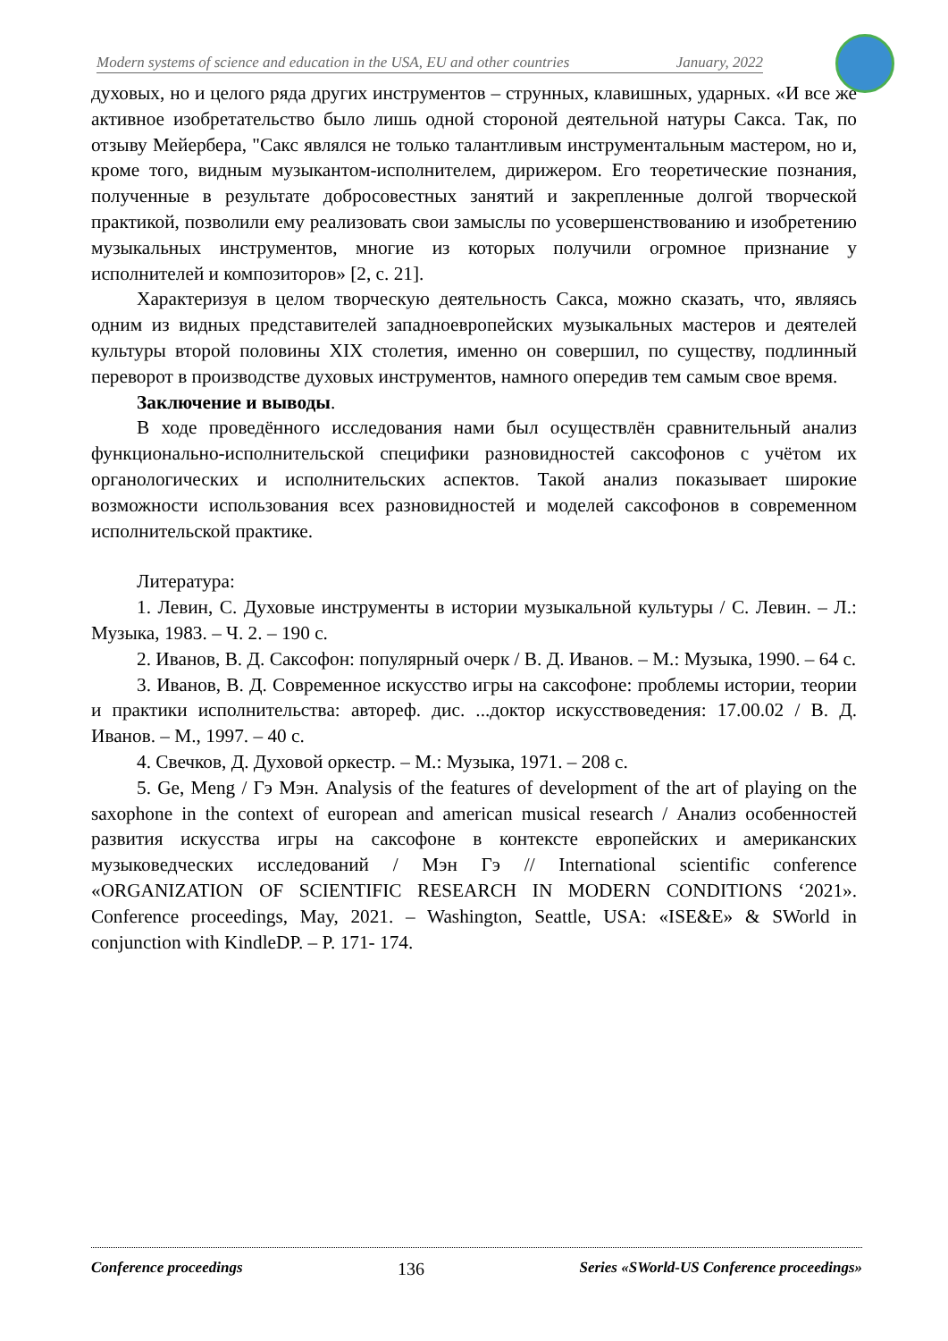Modern systems of science and education in the USA, EU and other countries January, 2022
духовых, но и целого ряда других инструментов – струнных, клавишных, ударных. «И все же активное изобретательство было лишь одной стороной деятельной натуры Сакса. Так, по отзыву Мейербера, "Сакс являлся не только талантливым инструментальным мастером, но и, кроме того, видным музыкантом-исполнителем, дирижером. Его теоретические познания, полученные в результате добросовестных занятий и закрепленные долгой творческой практикой, позволили ему реализовать свои замыслы по усовершенствованию и изобретению музыкальных инструментов, многие из которых получили огромное признание у исполнителей и композиторов» [2, с. 21].
Характеризуя в целом творческую деятельность Сакса, можно сказать, что, являясь одним из видных представителей западноевропейских музыкальных мастеров и деятелей культуры второй половины XIX столетия, именно он совершил, по существу, подлинный переворот в производстве духовых инструментов, намного опередив тем самым свое время.
Заключение и выводы.
В ходе проведённого исследования нами был осуществлён сравнительный анализ функционально-исполнительской специфики разновидностей саксофонов с учётом их органологических и исполнительских аспектов. Такой анализ показывает широкие возможности использования всех разновидностей и моделей саксофонов в современном исполнительской практике.
Литература:
1. Левин, С. Духовые инструменты в истории музыкальной культуры / С. Левин. – Л.: Музыка, 1983. – Ч. 2. – 190 с.
2. Иванов, В. Д. Саксофон: популярный очерк / В. Д. Иванов. – М.: Музыка, 1990. – 64 с.
3. Иванов, В. Д. Современное искусство игры на саксофоне: проблемы истории, теории и практики исполнительства: автореф. дис. ...доктор искусствоведения: 17.00.02 / В. Д. Иванов. – М., 1997. – 40 с.
4. Свечков, Д. Духовой оркестр. – М.: Музыка, 1971. – 208 с.
5. Ge, Meng / Гэ Мэн. Analysis of the features of development of the art of playing on the saxophone in the context of european and american musical research / Анализ особенностей развития искусства игры на саксофоне в контексте европейских и американских музыковедческих исследований / Мэн Гэ // International scientific conference «ORGANIZATION OF SCIENTIFIC RESEARCH IN MODERN CONDITIONS ‘2021». Conference proceedings, May, 2021. – Washington, Seattle, USA: «ISE&E» & SWorld in conjunction with KindleDP. – P. 171- 174.
Conference proceedings 136 Series «SWorld-US Conference proceedings»